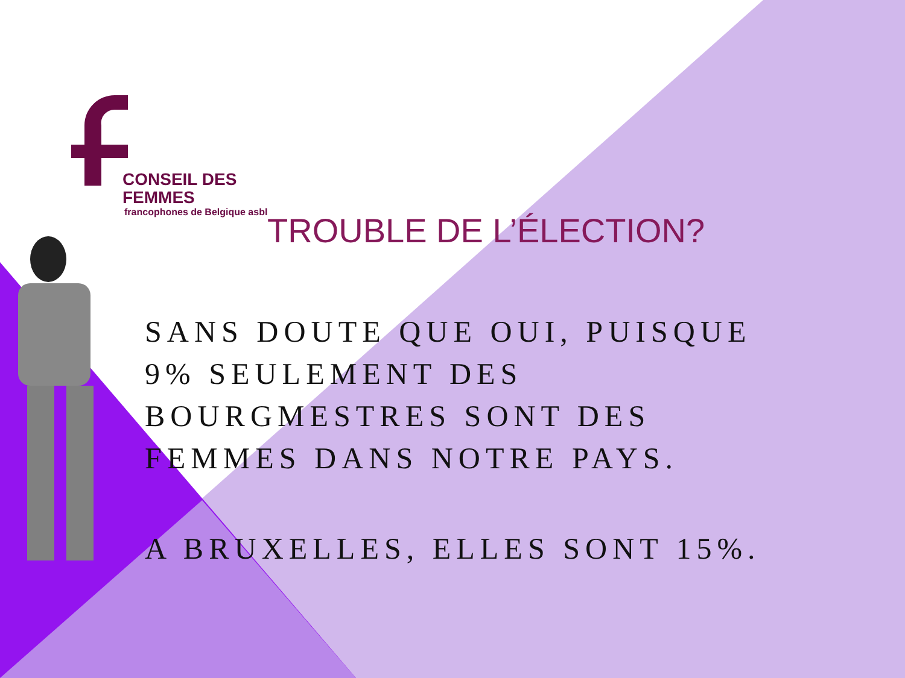CONSEIL DES FEMMES
francophones de Belgique asbl
TROUBLE DE L’ÉLECTION?
SANS DOUTE QUE OUI, PUISQUE 9% SEULEMENT DES BOURGMESTRES SONT DES FEMMES DANS NOTRE PAYS.
A BRUXELLES, ELLES SONT 15%.